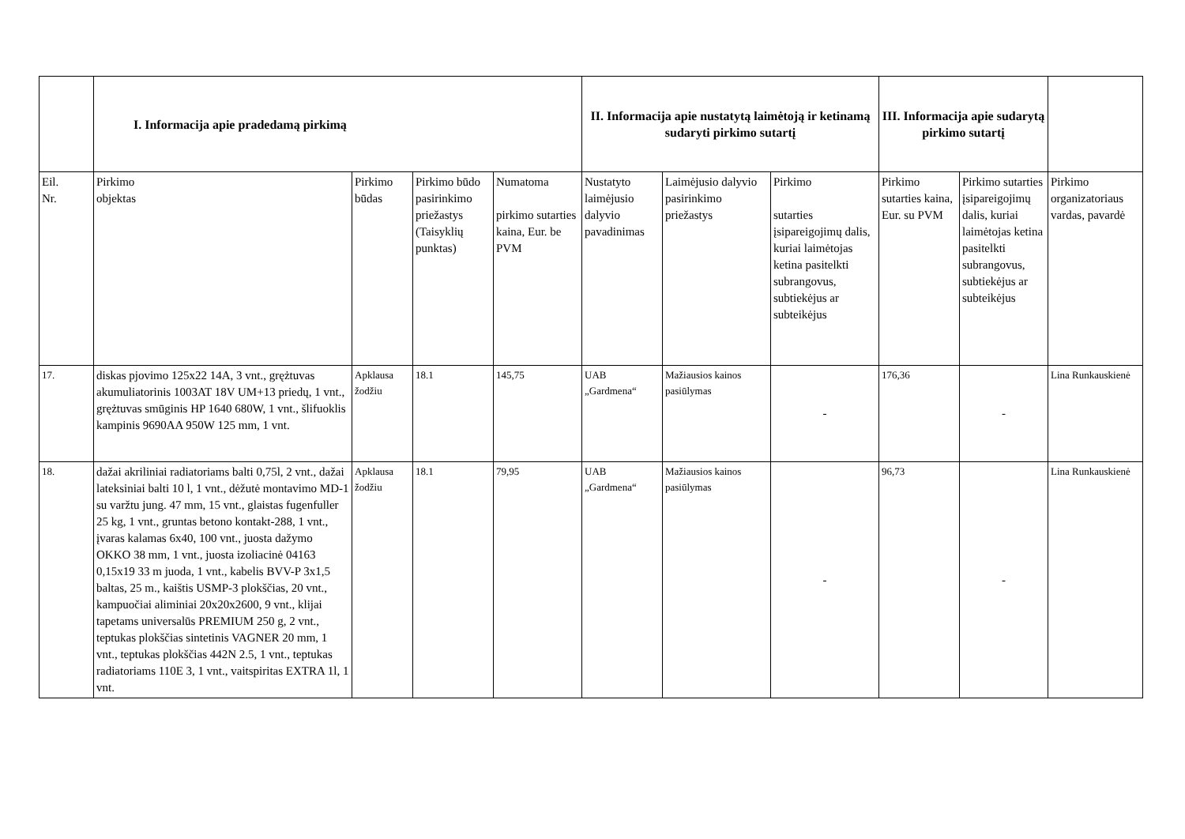| | I. Informacija apie pradedamą pirkimą | | | | II. Informacija apie nustatytą laimėtoją ir ketinamą sudaryti pirkimo sutartį | | | III. Informacija apie sudarytą pirkimo sutartį | | |
| --- | --- | --- | --- | --- | --- | --- | --- | --- | --- | --- |
| Eil. Nr. | Pirkimo objektas | Pirkimo būdas | Pirkimo būdo pasirinkimo priežastys (Taisyklių punktas) | Numatoma pirkimo sutarties kaina, Eur. be PVM | Nustatyto laimėjusio dalyvio pavadinimas | Laimėjusio dalyvio pasirinkimo priežastys | Pirkimo sutarties įsipareigojimų dalis, kuriai laimėtojas ketina pasitelkti subrangovus, subtiekėjus ar subteikėjus | Pirkimo sutarties kaina, Eur. su PVM | Pirkimo sutarties įsipareigojimų dalis, kuriai laimėtojas ketina pasitelkti subrangovus, subtiekėjus ar subteikėjus | Pirkimo organizatoriaus vardas, pavardė |
| 17. | diskas pjovimo 125x22 14A, 3 vnt., grężtuvas akumuliatorinis 1003AT 18V UM+13 priedų, 1 vnt., grężtuvas smūginis HP 1640 680W, 1 vnt., šlifuoklis kampinis 9690AA 950W 125 mm, 1 vnt. | Apklausa žodžiu | 18.1 | 145,75 | UAB „Gardmena“ | Mažiausios kainos pasiūlymas | - | 176,36 | - | Lina Runkauskienė |
| 18. | dažai akriliniai radiatoriams balti 0,75l, 2 vnt., dažai lateksiniai balti 10 l, 1 vnt., dėžutė montavimo MD-1 su varžtu jung. 47 mm, 15 vnt., glaistas fugenfuller 25 kg, 1 vnt., gruntas betono kontakt-288, 1 vnt., įvaras kalamas 6x40, 100 vnt., juosta dažymo OKKO 38 mm, 1 vnt., juosta izoliacinė 04163 0,15x19 33 m juoda, 1 vnt., kabelis BVV-P 3x1,5 baltas, 25 m., kaištis USMP-3 plokščias, 20 vnt., kampuočiai aliminiai 20x20x2600, 9 vnt., klijai tapetams universalūs PREMIUM 250 g, 2 vnt., teptukas plokščias sintetinis VAGNER 20 mm, 1 vnt., teptukas plokščias 442N 2.5, 1 vnt., teptukas radiatoriams 110E 3, 1 vnt., vaitspiritas EXTRA 1l, 1 vnt. | Apklausa žodžiu | 18.1 | 79,95 | UAB „Gardmena“ | Mažiausios kainos pasiūlymas | - | 96,73 | - | Lina Runkauskienė |